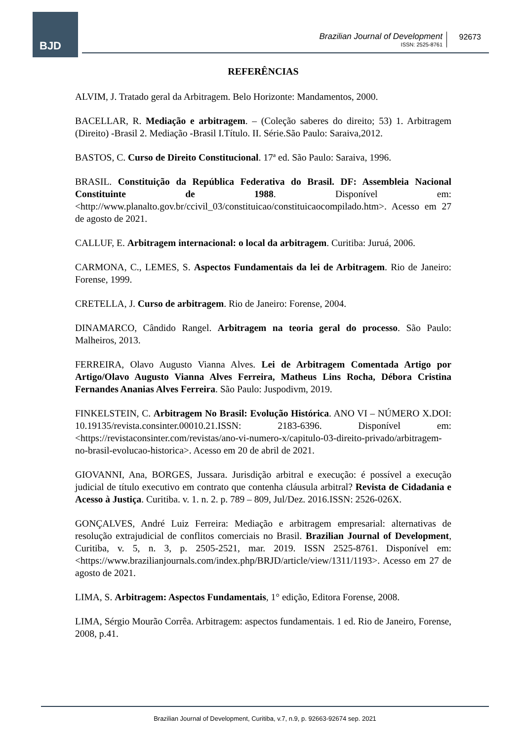BJD
Brazilian Journal of Development
ISSN: 2525-8761
92673
REFERÊNCIAS
ALVIM, J. Tratado geral da Arbitragem. Belo Horizonte: Mandamentos, 2000.
BACELLAR, R. Mediação e arbitragem. – (Coleção saberes do direito; 53) 1. Arbitragem (Direito) -Brasil 2. Mediação -Brasil I.Título. II. Série.São Paulo: Saraiva,2012.
BASTOS, C. Curso de Direito Constitucional. 17ª ed. São Paulo: Saraiva, 1996.
BRASIL. Constituição da República Federativa do Brasil. DF: Assembleia Nacional Constituinte de 1988. Disponível em: <http://www.planalto.gov.br/ccivil_03/constituicao/constituicaocompilado.htm>. Acesso em 27 de agosto de 2021.
CALLUF, E. Arbitragem internacional: o local da arbitragem. Curitiba: Juruá, 2006.
CARMONA, C., LEMES, S. Aspectos Fundamentais da lei de Arbitragem. Rio de Janeiro: Forense, 1999.
CRETELLA, J. Curso de arbitragem. Rio de Janeiro: Forense, 2004.
DINAMARCO, Cândido Rangel. Arbitragem na teoria geral do processo. São Paulo: Malheiros, 2013.
FERREIRA, Olavo Augusto Vianna Alves. Lei de Arbitragem Comentada Artigo por Artigo/Olavo Augusto Vianna Alves Ferreira, Matheus Lins Rocha, Débora Cristina Fernandes Ananias Alves Ferreira. São Paulo: Juspodivm, 2019.
FINKELSTEIN, C. Arbitragem No Brasil: Evolução Histórica. ANO VI – NÚMERO X.DOI: 10.19135/revista.consinter.00010.21.ISSN: 2183-6396. Disponível em: <https://revistaconsinter.com/revistas/ano-vi-numero-x/capitulo-03-direito-privado/arbitragem-no-brasil-evolucao-historica>. Acesso em 20 de abril de 2021.
GIOVANNI, Ana, BORGES, Jussara. Jurisdição arbitral e execução: é possível a execução judicial de título executivo em contrato que contenha cláusula arbitral? Revista de Cidadania e Acesso à Justiça. Curitiba. v. 1. n. 2. p. 789 – 809, Jul/Dez. 2016.ISSN: 2526-026X.
GONÇALVES, André Luiz Ferreira: Mediação e arbitragem empresarial: alternativas de resolução extrajudicial de conflitos comerciais no Brasil. Brazilian Journal of Development, Curitiba, v. 5, n. 3, p. 2505-2521, mar. 2019. ISSN 2525-8761. Disponível em: <https://www.brazilianjournals.com/index.php/BRJD/article/view/1311/1193>. Acesso em 27 de agosto de 2021.
LIMA, S. Arbitragem: Aspectos Fundamentais, 1° edição, Editora Forense, 2008.
LIMA, Sérgio Mourão Corrêa. Arbitragem: aspectos fundamentais. 1 ed. Rio de Janeiro, Forense, 2008, p.41.
Brazilian Journal of Development, Curitiba, v.7, n.9, p. 92663-92674 sep. 2021